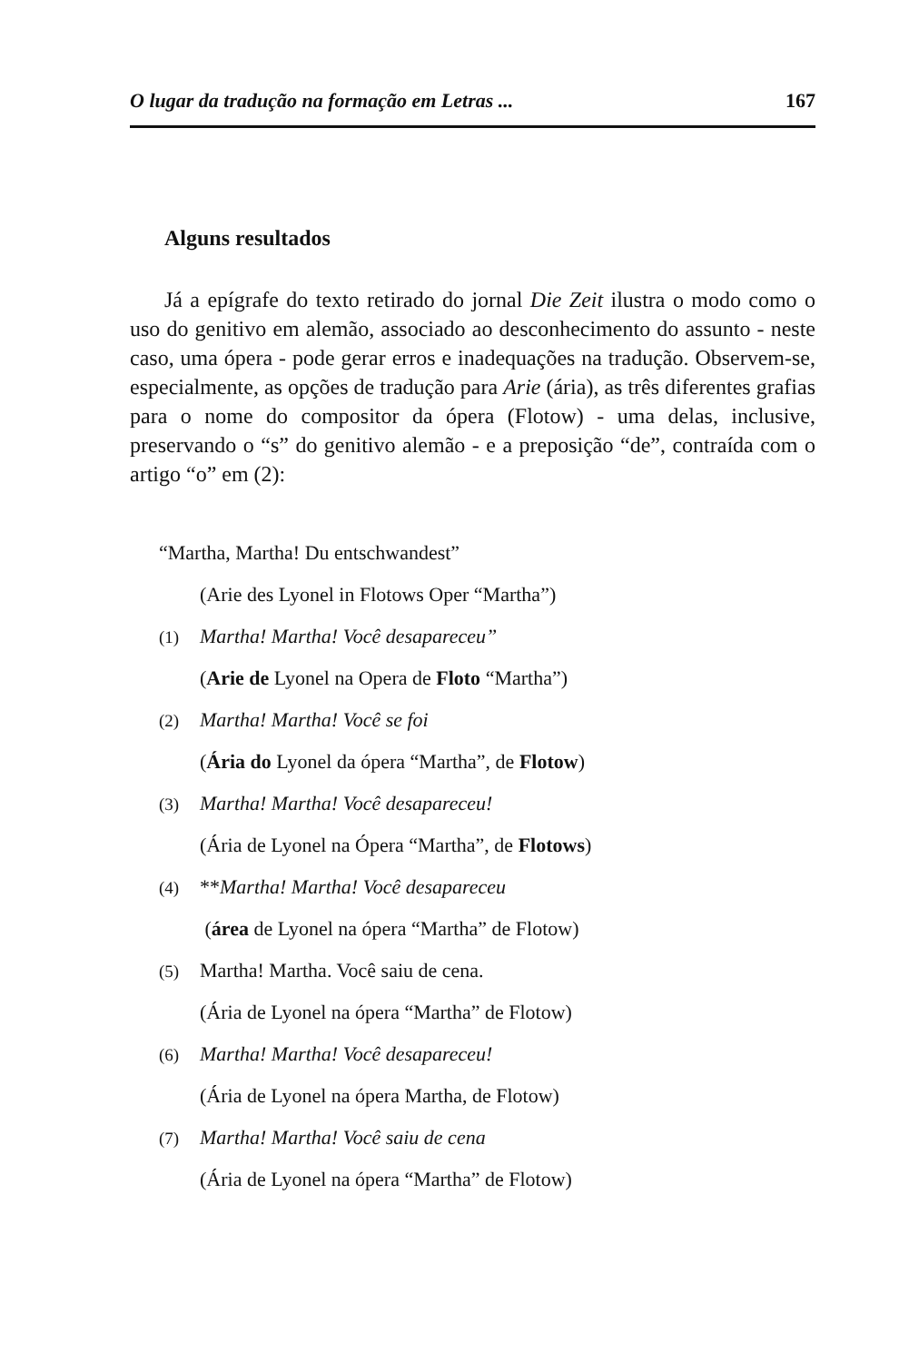O lugar da tradução na formação em Letras ... 167
Alguns resultados
Já a epígrafe do texto retirado do jornal Die Zeit ilustra o modo como o uso do genitivo em alemão, associado ao desconhecimento do assunto - neste caso, uma ópera - pode gerar erros e inadequações na tradução. Observem-se, especialmente, as opções de tradução para Arie (ária), as três diferentes grafias para o nome do compositor da ópera (Flotow) - uma delas, inclusive, preservando o “s” do genitivo alemão - e a preposição “de”, contraída com o artigo “o” em (2):
“Martha, Martha! Du entschwandest”
(Arie des Lyonel in Flotows Oper “Martha”)
(1) Martha! Martha! Você desapareceu”
(Arie de Lyonel na Opera de Floto “Martha”)
(2) Martha! Martha! Você se foi
(Ária do Lyonel da ópera “Martha”, de Flotow)
(3) Martha! Martha! Você desapareceu!
(Ária de Lyonel na Ópera “Martha”, de Flotows)
(4) **Martha! Martha! Você desapareceu
(área de Lyonel na ópera “Martha” de Flotow)
(5) Martha! Martha. Você saiu de cena.
(Ária de Lyonel na ópera “Martha” de Flotow)
(6) Martha! Martha! Você desapareceu!
(Ária de Lyonel na ópera Martha, de Flotow)
(7) Martha! Martha! Você saiu de cena
(Ária de Lyonel na ópera “Martha” de Flotow)